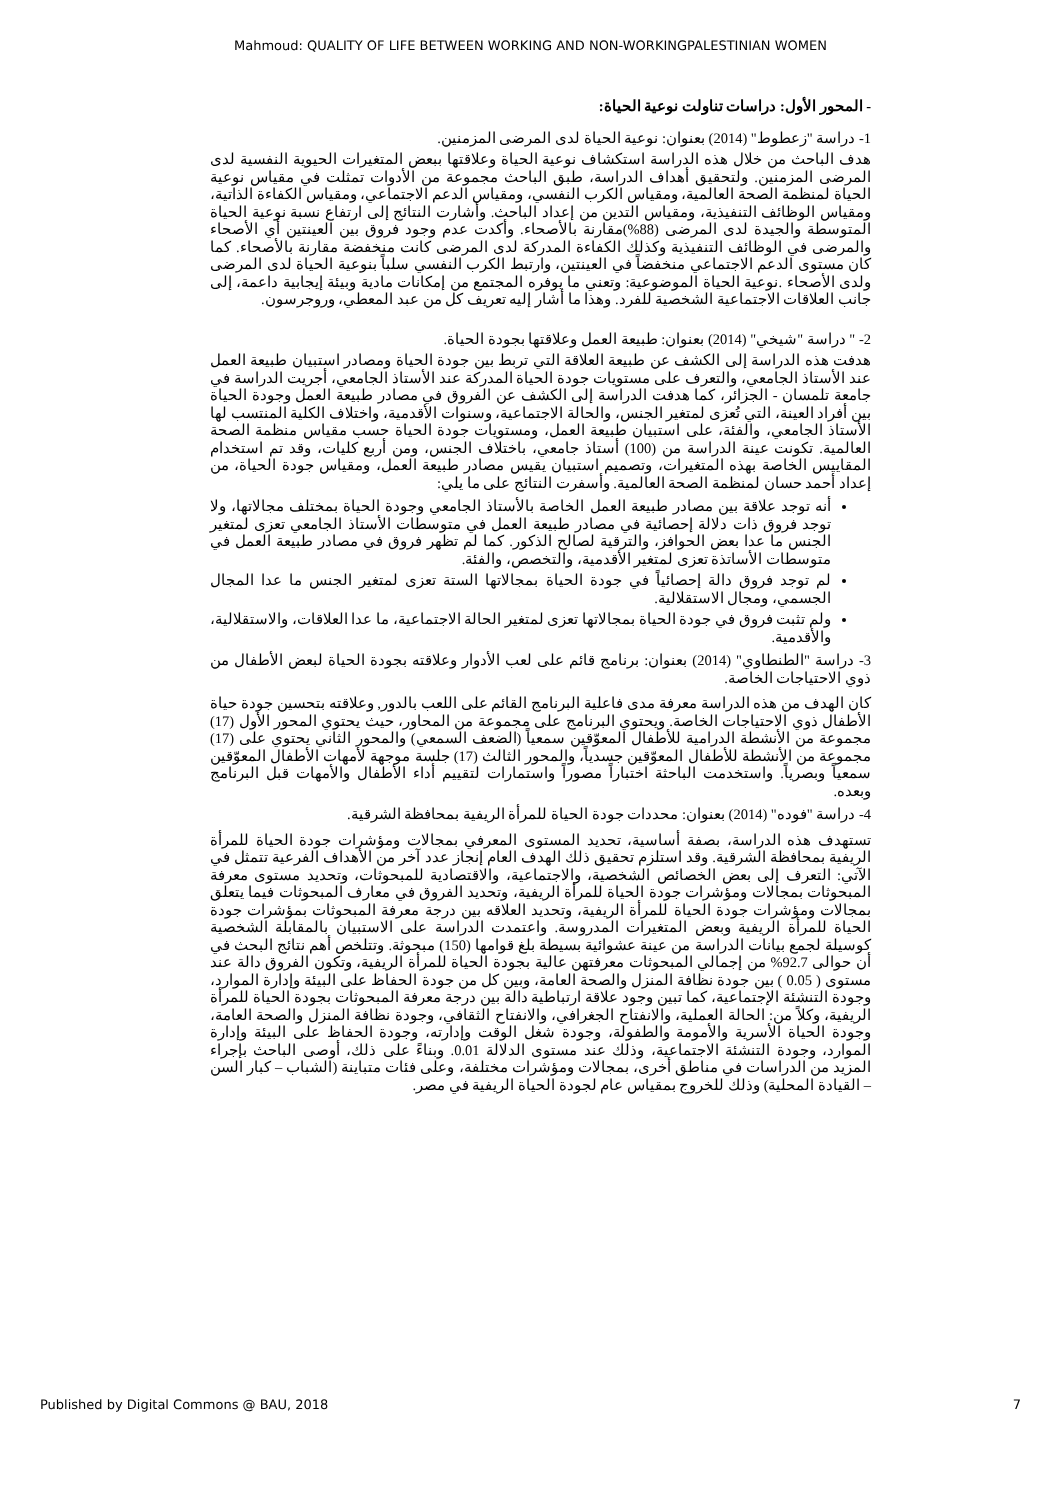Mahmoud: QUALITY OF LIFE BETWEEN WORKING AND NON-WORKINGPALESTINIAN WOMEN
- المحور الأول: دراسات تناولت نوعية الحياة:
1- دراسة "زعطوط" (2014) بعنوان: نوعية الحياة لدى المرضى المزمنين.
هدف الباحث من خلال هذه الدراسة استكشاف نوعية الحياة وعلاقتها ببعض المتغيرات الحيوية النفسية لدى المرضى المزمنين. ولتحقيق أهداف الدراسة، طبق الباحث مجموعة من الأدوات تمثلت في مقياس نوعية الحياة لمنظمة الصحة العالمية، ومقياس الكرب النفسي، ومقياس الدعم الاجتماعي، ومقياس الكفاءة الذاتية، ومقياس الوظائف التنفيذية، ومقياس التدين من إعداد الباحث. وأشارت النتائج إلى ارتفاع نسبة نوعية الحياة المتوسطة والجيدة لدى المرضى (88%)مقارنة بالأصحاء. وأكدت عدم وجود فروق بين العينتين أي الأصحاء والمرضى في الوظائف التنفيذية وكذلك الكفاءة المدركة لدى المرضى كانت منخفضة مقارنة بالأصحاء. كما كان مستوى الدعم الاجتماعي منخفضاً في العينتين، وارتبط الكرب النفسي سلباً بنوعية الحياة لدى المرضى ولدى الأصحاء .نوعية الحياة الموضوعية: وتعني ما يوفره المجتمع من إمكانات مادية وبيئة إيجابية داعمة، إلى جانب العلاقات الاجتماعية الشخصية للفرد. وهذا ما أشار إليه تعريف كل من عبد المعطي، وروجرسون.
2- " دراسة "شيخي" (2014) بعنوان: طبيعة العمل وعلاقتها بجودة الحياة.
هدفت هذه الدراسة إلى الكشف عن طبيعة العلاقة التي تربط بين جودة الحياة ومصادر استبيان طبيعة العمل عند الأستاذ الجامعي، والتعرف على مستويات جودة الحياة المدركة عند الأستاذ الجامعي، أجريت الدراسة في جامعة تلمسان - الجزائر، كما هدفت الدراسة إلى الكشف عن الفروق في مصادر طبيعة العمل وجودة الحياة بين أفراد العينة، التي تُعزى لمتغير الجنس، والحالة الاجتماعية، وسنوات الأقدمية، واختلاف الكلية المنتسب لها الأستاذ الجامعي، والفئة، على استبيان طبيعة العمل، ومستويات جودة الحياة حسب مقياس منظمة الصحة العالمية. تكونت عينة الدراسة من (100) أستاذ جامعي، باختلاف الجنس، ومن أربع كليات، وقد تم استخدام المقاييس الخاصة بهذه المتغيرات، وتصميم استبيان يقيس مصادر طبيعة العمل، ومقياس جودة الحياة، من إعداد أحمد حسان لمنظمة الصحة العالمية. وأسفرت النتائج على ما يلي:
أنه توجد علاقة بين مصادر طبيعة العمل الخاصة بالأستاذ الجامعي وجودة الحياة بمختلف مجالاتها، ولا توجد فروق ذات دلالة إحصائية في مصادر طبيعة العمل في متوسطات الأستاذ الجامعي تعزى لمتغير الجنس ما عدا بعض الحوافز، والترقية لصالح الذكور. كما لم تظهر فروق في مصادر طبيعة العمل في متوسطات الأساتذة تعزى لمتغير الأقدمية، والتخصص، والفئة.
لم توجد فروق دالة إحصائياً في جودة الحياة بمجالاتها الستة تعزى لمتغير الجنس ما عدا المجال الجسمي، ومجال الاستقلالية.
ولم تثبت فروق في جودة الحياة بمجالاتها تعزى لمتغير الحالة الاجتماعية، ما عدا العلاقات، والاستقلالية، والأقدمية.
3- دراسة "الطنطاوي" (2014) بعنوان: برنامج قائم على لعب الأدوار وعلاقته بجودة الحياة لبعض الأطفال من ذوي الاحتياجات الخاصة.
كان الهدف من هذه الدراسة معرفة مدى فاعلية البرنامج القائم على اللعب بالدور, وعلاقته بتحسين جودة حياة الأطفال ذوي الاحتياجات الخاصة. ويحتوي البرنامج على مجموعة من المحاور، حيث يحتوي المحور الأول (17) مجموعة من الأنشطة الدرامية للأطفال المعوّقين سمعياً (الضعف السمعي) والمحور الثاني يحتوي على (17) مجموعة من الأنشطة للأطفال المعوّقين جسدياً، والمحور الثالث (17) جلسة موجهة لأمهات الأطفال المعوّقين سمعياً وبصرياً. واستخدمت الباحثة اختباراً مصوراً واستمارات لتقييم أداء الأطفال والأمهات قبل البرنامج وبعده.
4- دراسة "فوده" (2014) بعنوان: محددات جودة الحياة للمرأة الريفية بمحافظة الشرقية.
تستهدف هذه الدراسة، بصفة أساسية، تحديد المستوى المعرفي بمجالات ومؤشرات جودة الحياة للمرأة الريفية بمحافظة الشرقية. وقد استلزم تحقيق ذلك الهدف العام إنجاز عدد آخر من الأهداف الفرعية تتمثل في الآتي: التعرف إلى بعض الخصائص الشخصية، والاجتماعية، والاقتصادية للمبحوثات، وتحديد مستوى معرفة المبحوثات بمجالات ومؤشرات جودة الحياة للمرأة الريفية، وتحديد الفروق في معارف المبحوثات فيما يتعلق بمجالات ومؤشرات جودة الحياة للمرأة الريفية، وتحديد العلاقه بين درجة معرفة المبحوثات بمؤشرات جودة الحياة للمرأة الريفية وبعض المتغيرات المدروسة. واعتمدت الدراسة على الاستبيان بالمقابلة الشخصية كوسيلة لجمع بيانات الدراسة من عينة عشوائية بسيطة بلغ قوامها (150) مبحوثة. وتتلخص أهم نتائج البحث في أن حوالى 92.7% من إجمالي المبحوثات معرفتهن عالية بجودة الحياة للمرأة الريفية، وتكون الفروق دالة عند مستوى ( 0.05 ) بين جودة نظافة المنزل والصحة العامة، وبين كل من جودة الحفاظ على البيئة وإدارة الموارد، وجودة التنشئة الإجتماعية، كما تبين وجود علاقة ارتباطية دالة بين درجة معرفة المبحوثات بجودة الحياة للمرأة الريفية، وكلاً من: الحالة العملية، والانفتاح الجغرافي، والانفتاح الثقافي، وجودة نظافة المنزل والصحة العامة، وجودة الحياة الأسرية والأمومة والطفولة، وجودة شغل الوقت وإدارته، وجودة الحفاظ على البيئة وإدارة الموارد، وجودة التنشئة الاجتماعية، وذلك عند مستوى الدلالة 0.01. وبناءً على ذلك، أوصى الباحث بإجراء المزيد من الدراسات في مناطق أخرى، بمجالات ومؤشرات مختلفة، وعلى فئات متباينة (الشباب – كبار السن – القيادة المحلية) وذلك للخروج بمقياس عام لجودة الحياة الريفية في مصر.
Published by Digital Commons @ BAU, 2018 7